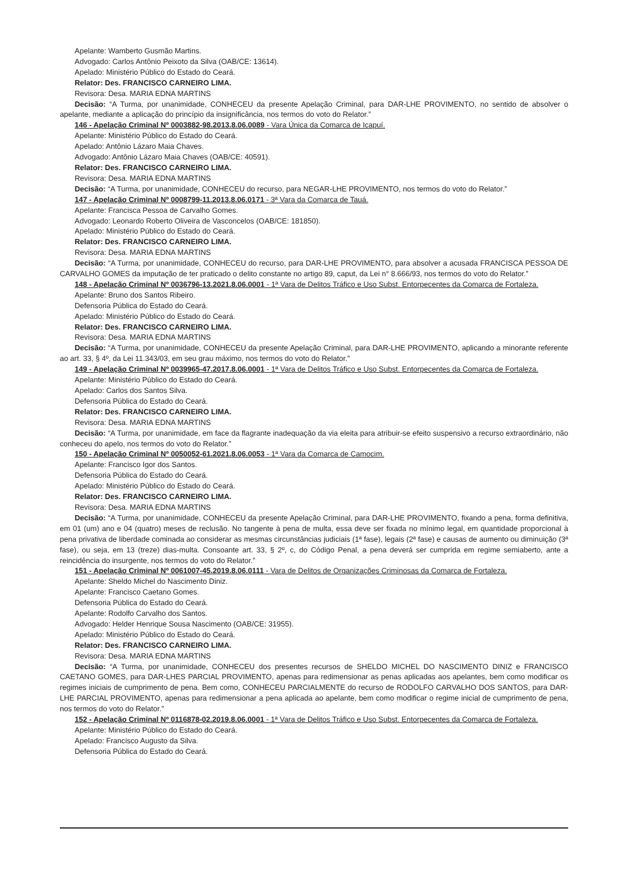Apelante: Wamberto Gusmão Martins.
Advogado: Carlos Antônio Peixoto da Silva (OAB/CE: 13614).
Apelado: Ministério Público do Estado do Ceará.
Relator: Des. FRANCISCO CARNEIRO LIMA.
Revisora: Desa. MARIA EDNA MARTINS
Decisão: “A Turma, por unanimidade, CONHECEU da presente Apelação Criminal, para DAR-LHE PROVIMENTO, no sentido de absolver o apelante, mediante a aplicação do princípio da insignificância, nos termos do voto do Relator.”
146 - Apelação Criminal Nº 0003882-98.2013.8.06.0089 - Vara Única da Comarca de Icapuí.
Apelante: Ministério Público do Estado do Ceará.
Apelado: Antônio Lázaro Maia Chaves.
Advogado: Antônio Lázaro Maia Chaves (OAB/CE: 40591).
Relator: Des. FRANCISCO CARNEIRO LIMA.
Revisora: Desa. MARIA EDNA MARTINS
Decisão: “A Turma, por unanimidade, CONHECEU do recurso, para NEGAR-LHE PROVIMENTO, nos termos do voto do Relator.”
147 - Apelação Criminal Nº 0008799-11.2013.8.06.0171 - 3ª Vara da Comarca de Tauá.
Apelante: Francisca Pessoa de Carvalho Gomes.
Advogado: Leonardo Roberto Oliveira de Vasconcelos (OAB/CE: 181850).
Apelado: Ministério Público do Estado do Ceará.
Relator: Des. FRANCISCO CARNEIRO LIMA.
Revisora: Desa. MARIA EDNA MARTINS
Decisão: “A Turma, por unanimidade, CONHECEU do recurso, para DAR-LHE PROVIMENTO, para absolver a acusada FRANCISCA PESSOA DE CARVALHO GOMES da imputação de ter praticado o delito constante no artigo 89, caput, da Lei n° 8.666/93, nos termos do voto do Relator.”
148 - Apelação Criminal Nº 0036796-13.2021.8.06.0001 - 1ª Vara de Delitos Tráfico e Uso Subst. Entorpecentes da Comarca de Fortaleza.
Apelante: Bruno dos Santos Ribeiro.
Defensoria Pública do Estado do Ceará.
Apelado: Ministério Público do Estado do Ceará.
Relator: Des. FRANCISCO CARNEIRO LIMA.
Revisora: Desa. MARIA EDNA MARTINS
Decisão: “A Turma, por unanimidade, CONHECEU da presente Apelação Criminal, para DAR-LHE PROVIMENTO, aplicando a minorante referente ao art. 33, § 4º, da Lei 11.343/03, em seu grau máximo, nos termos do voto do Relator.”
149 - Apelação Criminal Nº 0039965-47.2017.8.06.0001 - 1ª Vara de Delitos Tráfico e Uso Subst. Entorpecentes da Comarca de Fortaleza.
Apelante: Ministério Público do Estado do Ceará.
Apelado: Carlos dos Santos Silva.
Defensoria Pública do Estado do Ceará.
Relator: Des. FRANCISCO CARNEIRO LIMA.
Revisora: Desa. MARIA EDNA MARTINS
Decisão: “A Turma, por unanimidade, em face da flagrante inadequação da via eleita para atribuir-se efeito suspensivo a recurso extraordinário, não conheceu do apelo, nos termos do voto do Relator.”
150 - Apelação Criminal Nº 0050052-61.2021.8.06.0053 - 1ª Vara da Comarca de Camocim.
Apelante: Francisco Igor dos Santos.
Defensoria Pública do Estado do Ceará.
Apelado: Ministério Público do Estado do Ceará.
Relator: Des. FRANCISCO CARNEIRO LIMA.
Revisora: Desa. MARIA EDNA MARTINS
Decisão: “A Turma, por unanimidade, CONHECEU da presente Apelação Criminal, para DAR-LHE PROVIMENTO, fixando a pena, forma definitiva, em 01 (um) ano e 04 (quatro) meses de reclusão. No tangente à pena de multa, essa deve ser fixada no mínimo legal, em quantidade proporcional à pena privativa de liberdade cominada ao considerar as mesmas circunstâncias judiciais (1ª fase), legais (2ª fase) e causas de aumento ou diminuição (3ª fase), ou seja, em 13 (treze) dias-multa. Consoante art. 33, § 2º, c, do Código Penal, a pena deverá ser cumprida em regime semiaberto, ante a reincidência do insurgente, nos termos do voto do Relator.”
151 - Apelação Criminal Nº 0061007-45.2019.8.06.0111 - Vara de Delitos de Organizações Criminosas da Comarca de Fortaleza.
Apelante: Sheldo Michel do Nascimento Diniz.
Apelante: Francisco Caetano Gomes.
Defensoria Pública do Estado do Ceará.
Apelante: Rodolfo Carvalho dos Santos.
Advogado: Helder Henrique Sousa Nascimento (OAB/CE: 31955).
Apelado: Ministério Público do Estado do Ceará.
Relator: Des. FRANCISCO CARNEIRO LIMA.
Revisora: Desa. MARIA EDNA MARTINS
Decisão: “A Turma, por unanimidade, CONHECEU dos presentes recursos de SHELDO MICHEL DO NASCIMENTO DINIZ e FRANCISCO CAETANO GOMES, para DAR-LHES PARCIAL PROVIMENTO, apenas para redimensionar as penas aplicadas aos apelantes, bem como modificar os regimes iniciais de cumprimento de pena. Bem como, CONHECEU PARCIALMENTE do recurso de RODOLFO CARVALHO DOS SANTOS, para DAR-LHE PARCIAL PROVIMENTO, apenas para redimensionar a pena aplicada ao apelante, bem como modificar o regime inicial de cumprimento de pena, nos termos do voto do Relator.”
152 - Apelação Criminal Nº 0116878-02.2019.8.06.0001 - 1ª Vara de Delitos Tráfico e Uso Subst. Entorpecentes da Comarca de Fortaleza.
Apelante: Ministério Público do Estado do Ceará.
Apelado: Francisco Augusto da Silva.
Defensoria Pública do Estado do Ceará.